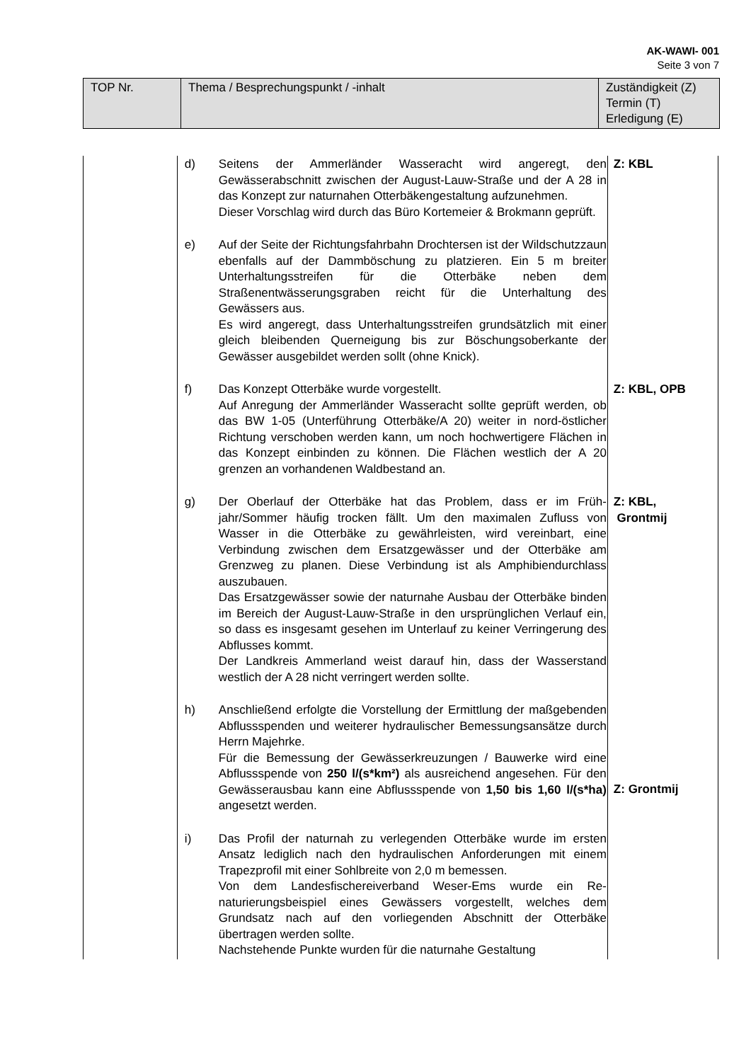AK-WAWI- 001
Seite 3 von 7
| TOP Nr. | Thema / Besprechungspunkt / -inhalt | Zuständigkeit (Z) Termin (T) Erledigung (E) |
| | d) Seitens der Ammerländer Wasseracht wird angeregt, den Gewässerabschnitt zwischen der August-Lauw-Straße und der A 28 in das Konzept zur naturnahen Otterbäkengestaltung aufzunehmen. Dieser Vorschlag wird durch das Büro Kortemeier & Brokmann geprüft. | Z: KBL |
| | e) Auf der Seite der Richtungsfahrbahn Drochtersen ist der Wild­schutzzaun ebenfalls auf der Dammböschung zu platzieren. Ein 5 m breiter Unterhaltungsstreifen für die Otterbäke neben dem Straßenentwässerungsgraben reicht für die Unterhaltung des Gewässers aus. Es wird angeregt, dass Unterhaltungsstreifen grundsätzlich mit einer gleich bleibenden Querneigung bis zur Böschungsober­kante der Gewässer ausgebildet werden sollt (ohne Knick). | |
| | f) Das Konzept Otterbäke wurde vorgestellt. Auf Anregung der Ammerländer Wasseracht sollte geprüft werden, ob das BW 1-05 (Unterführung Otterbäke/A 20) weiter in nord-östlicher Richtung verschoben werden kann, um noch hochwertigere Flächen in das Konzept einbinden zu können. Die Flächen westlich der A 20 grenzen an vorhandenen Wald­bestand an. | Z: KBL, OPB |
| | g) Der Oberlauf der Otterbäke hat das Problem, dass er im Früh­jahr/Sommer häufig trocken fällt. Um den maximalen Zufluss von Wasser in die Otterbäke zu gewährleisten, wird verein­bart, eine Verbindung zwischen dem Ersatzgewässer und der Otterbäke am Grenzweg zu planen. Diese Verbindung ist als Amphibiendurchlass auszubauen. Das Ersatzgewässer sowie der naturnahe Ausbau der Otter­bäke binden im Bereich der August-Lauw-Straße in den ur­sprünglichen Verlauf ein, so dass es insgesamt gesehen im Unterlauf zu keiner Verringerung des Abflusses kommt. Der Landkreis Ammerland weist darauf hin, dass der Wasser­stand westlich der A 28 nicht verringert werden sollte. | Z: KBL, Grontmij |
| | h) Anschließend erfolgte die Vorstellung der Ermittlung der maß­gebenden Abflussspenden und weiterer hydraulischer Bemes­sungsansätze durch Herrn Majehrke. Für die Bemessung der Gewässerkreuzungen / Bauwerke wird eine Abflussspende von 250 l/(s*km²) als ausreichend angesehen. Für den Gewässerausbau kann eine Abfluss­spende von 1,50 bis 1,60 l/(s*ha) angesetzt werden. | Z: Grontmij |
| | i) Das Profil der naturnah zu verlegenden Otterbäke wurde im ersten Ansatz lediglich nach den hydraulischen Anforderungen mit einem Trapezprofil mit einer Sohlbreite von 2,0 m bemes­sen. Von dem Landesfischereiverband Weser-Ems wurde ein Re­naturierungsbeispiel eines Gewässers vorgestellt, welches dem Grundsatz nach auf den vorliegenden Abschnitt der Ot­terbäke übertragen werden sollte. Nachstehende Punkte wurden für die naturnahe Gestaltung | |